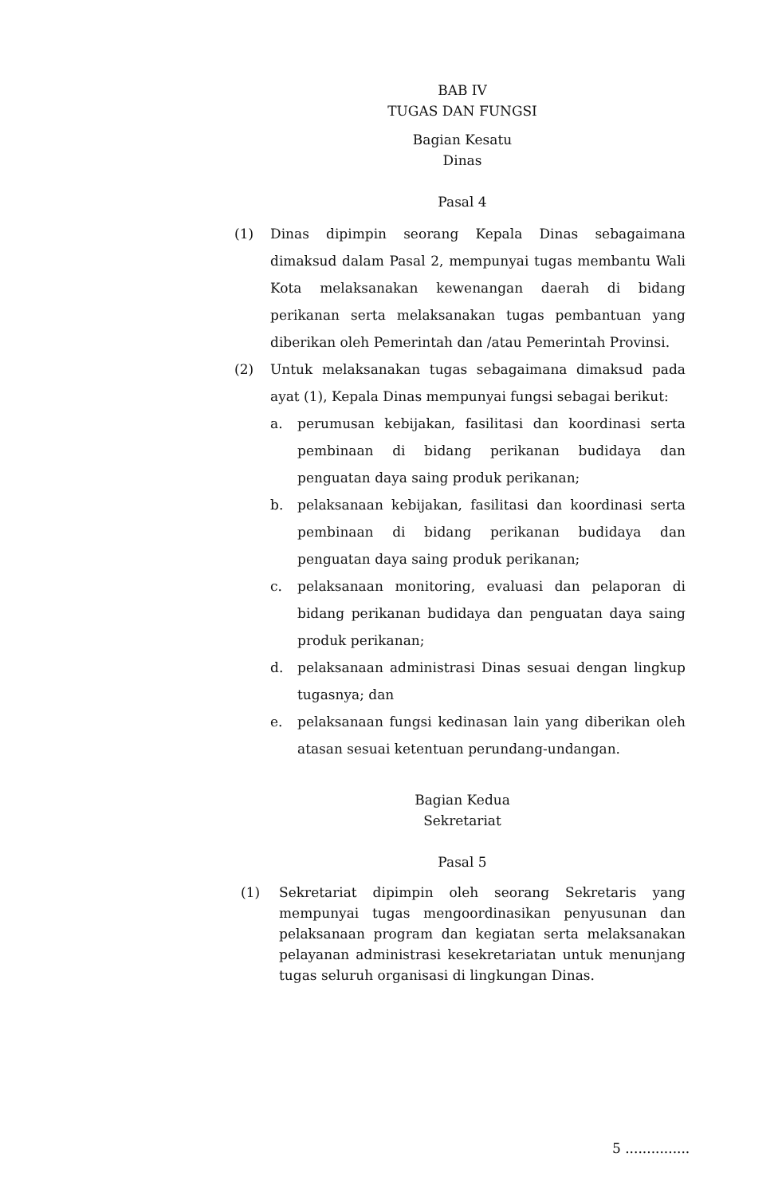BAB IV
TUGAS DAN FUNGSI
Bagian Kesatu
Dinas
Pasal 4
(1) Dinas dipimpin seorang Kepala Dinas sebagaimana dimaksud dalam Pasal 2, mempunyai tugas membantu Wali Kota melaksanakan kewenangan daerah di bidang perikanan serta melaksanakan tugas pembantuan yang diberikan oleh Pemerintah dan /atau Pemerintah Provinsi.
(2) Untuk melaksanakan tugas sebagaimana dimaksud pada ayat (1), Kepala Dinas mempunyai fungsi sebagai berikut:
a. perumusan kebijakan, fasilitasi dan koordinasi serta pembinaan di bidang perikanan budidaya dan penguatan daya saing produk perikanan;
b. pelaksanaan kebijakan, fasilitasi dan koordinasi serta pembinaan di bidang perikanan budidaya dan penguatan daya saing produk perikanan;
c. pelaksanaan monitoring, evaluasi dan pelaporan di bidang perikanan budidaya dan penguatan daya saing produk perikanan;
d. pelaksanaan administrasi Dinas sesuai dengan lingkup tugasnya; dan
e. pelaksanaan fungsi kedinasan lain yang diberikan oleh atasan sesuai ketentuan perundang-undangan.
Bagian Kedua
Sekretariat
Pasal 5
(1) Sekretariat dipimpin oleh seorang Sekretaris yang mempunyai tugas mengoordinasikan penyusunan dan pelaksanaan program dan kegiatan serta melaksanakan pelayanan administrasi kesekretariatan untuk menunjang tugas seluruh organisasi di lingkungan Dinas.
5 ...............